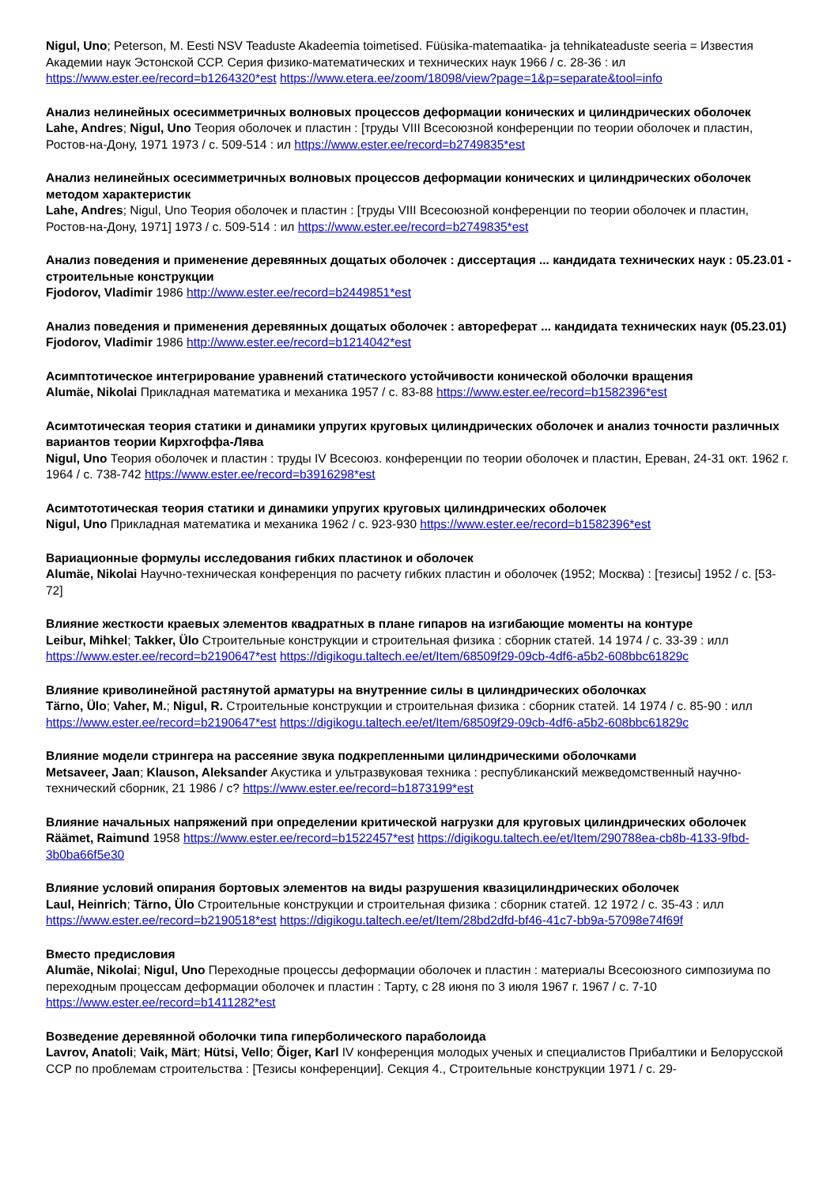Nigul, Uno; Peterson, M. Eesti NSV Teaduste Akadeemia toimetised. Füüsika-matemaatika- ja tehnikateaduste seeria = Известия Академии наук Эстонской ССР. Серия физико-математических и технических наук 1966 / с. 28-36 : ил https://www.ester.ee/record=b1264320*est https://www.etera.ee/zoom/18098/view?page=1&p=separate&tool=info
Анализ нелинейных осесимметричных волновых процессов деформации конических и цилиндрических оболочек
Lahe, Andres; Nigul, Uno Теория оболочек и пластин : [труды VIII Всесоюзной конференции по теории оболочек и пластин, Ростов-на-Дону, 1971 1973 / с. 509-514 : ил https://www.ester.ee/record=b2749835*est
Анализ нелинейных осесимметричных волновых процессов деформации конических и цилиндрических оболочек методом характеристик
Lahe, Andres; Nigul, Uno Теория оболочек и пластин : [труды VIII Всесоюзной конференции по теории оболочек и пластин, Ростов-на-Дону, 1971] 1973 / с. 509-514 : ил https://www.ester.ee/record=b2749835*est
Анализ поведения и применение деревянных дощатых оболочек : диссертация ... кандидата технических наук : 05.23.01 - строительные конструкции
Fjodorov, Vladimir 1986 http://www.ester.ee/record=b2449851*est
Анализ поведения и применения деревянных дощатых оболочек : автореферат ... кандидата технических наук (05.23.01)
Fjodorov, Vladimir 1986 http://www.ester.ee/record=b1214042*est
Асимптотическое интегрирование уравнений статического устойчивости конической оболочки вращения
Alumäe, Nikolai Прикладная математика и механика 1957 / с. 83-88 https://www.ester.ee/record=b1582396*est
Асимтотическая теория статики и динамики упругих круговых цилиндрических оболочек и анализ точности различных вариантов теории Кирхгоффа-Лява
Nigul, Uno Теория оболочек и пластин : труды IV Всесоюз. конференции по теории оболочек и пластин, Ереван, 24-31 окт. 1962 г. 1964 / с. 738-742 https://www.ester.ee/record=b3916298*est
Асимтототическая теория статики и динамики упругих круговых цилиндрических оболочек
Nigul, Uno Прикладная математика и механика 1962 / с. 923-930 https://www.ester.ee/record=b1582396*est
Вариационные формулы исследования гибких пластинок и оболочек
Alumäe, Nikolai Научно-техническая конференция по расчету гибких пластин и оболочек (1952; Москва) : [тезисы] 1952 / с. [53-72]
Влияние жесткости краевых элементов квадратных в плане гипаров на изгибающие моменты на контуре
Leibur, Mihkel; Takker, Ülo Строительные конструкции и строительная физика : сборник статей. 14 1974 / с. 33-39 : илл https://www.ester.ee/record=b2190647*est https://digikogu.taltech.ee/et/Item/68509f29-09cb-4df6-a5b2-608bbc61829c
Влияние криволинейной растянутой арматуры на внутренние силы в цилиндрических оболочках
Tärno, Ülo; Vaher, M.; Nigul, R. Строительные конструкции и строительная физика : сборник статей. 14 1974 / с. 85-90 : илл https://www.ester.ee/record=b2190647*est https://digikogu.taltech.ee/et/Item/68509f29-09cb-4df6-a5b2-608bbc61829c
Влияние модели стрингера на рассеяние звука подкрепленными цилиндрическими оболочками
Metsaveer, Jaan; Klauson, Aleksander Акустика и ультразвуковая техника : республиканский межведомственный научно-технический сборник, 21 1986 / с? https://www.ester.ee/record=b1873199*est
Влияние начальных напряжений при определении критической нагрузки для круговых цилиндрических оболочек
Räämet, Raimund 1958 https://www.ester.ee/record=b1522457*est https://digikogu.taltech.ee/et/Item/290788ea-cb8b-4133-9fbd-3b0ba66f5e30
Влияние условий опирания бортовых элементов на виды разрушения квазицилиндрических оболочек
Laul, Heinrich; Tärno, Ülo Строительные конструкции и строительная физика : сборник статей. 12 1972 / с. 35-43 : илл https://www.ester.ee/record=b2190518*est https://digikogu.taltech.ee/et/Item/28bd2dfd-bf46-41c7-bb9a-57098e74f69f
Вместо предисловия
Alumäe, Nikolai; Nigul, Uno Переходные процессы деформации оболочек и пластин : материалы Всесоюзного симпозиума по переходным процессам деформации оболочек и пластин : Тарту, с 28 июня по 3 июля 1967 г. 1967 / с. 7-10 https://www.ester.ee/record=b1411282*est
Возведение деревянной оболочки типа гиперболического параболоида
Lavrov, Anatoli; Vaik, Märt; Hütsi, Vello; Õiger, Karl IV конференция молодых ученых и специалистов Прибалтики и Белорусской ССР по проблемам строительства : [Тезисы конференции]. Секция 4., Строительные конструкции 1971 / с. 29-